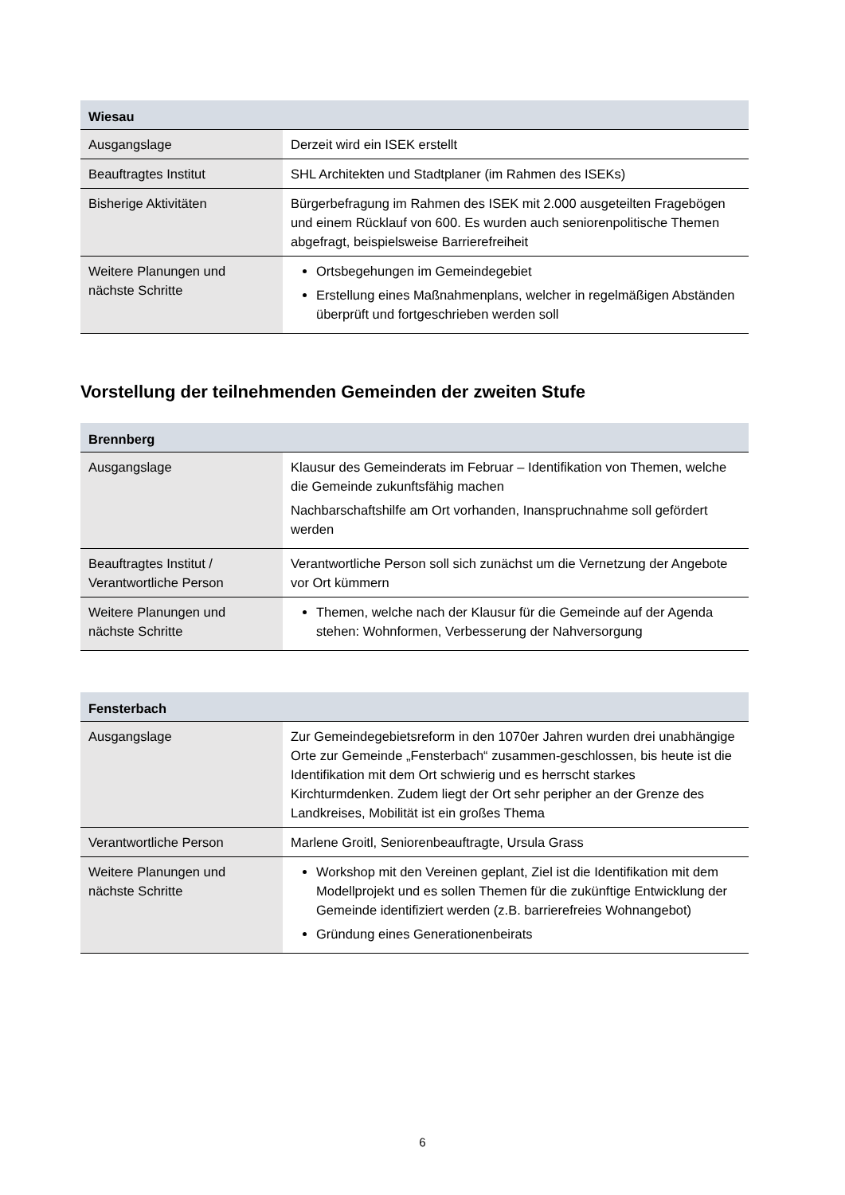| Wiesau | |
| --- | --- |
| Ausgangslage | Derzeit wird ein ISEK erstellt |
| Beauftragtes Institut | SHL Architekten und Stadtplaner (im Rahmen des ISEKs) |
| Bisherige Aktivitäten | Bürgerbefragung im Rahmen des ISEK mit 2.000 ausgeteilten Fragebögen und einem Rücklauf von 600. Es wurden auch seniorenpolitische Themen abgefragt, beispielsweise Barrierefreiheit |
| Weitere Planungen und nächste Schritte | Ortsbegehungen im Gemeindegebiet Erstellung eines Maßnahmenplans, welcher in regelmäßigen Abständen überprüft und fortgeschrieben werden soll |
Vorstellung der teilnehmenden Gemeinden der zweiten Stufe
| Brennberg | |
| --- | --- |
| Ausgangslage | Klausur des Gemeinderats im Februar – Identifikation von Themen, welche die Gemeinde zukunftsfähig machen Nachbarschaftshilfe am Ort vorhanden, Inanspruchnahme soll gefördert werden |
| Beauftragtes Institut / Verantwortliche Person | Verantwortliche Person soll sich zunächst um die Vernetzung der Angebote vor Ort kümmern |
| Weitere Planungen und nächste Schritte | Themen, welche nach der Klausur für die Gemeinde auf der Agenda stehen: Wohnformen, Verbesserung der Nahversorgung |
| Fensterbach | |
| --- | --- |
| Ausgangslage | Zur Gemeindegebietsreform in den 1070er Jahren wurden drei unabhängige Orte zur Gemeinde „Fensterbach“ zusammen-geschlossen, bis heute ist die Identifikation mit dem Ort schwierig und es herrscht starkes Kirchturmdenken. Zudem liegt der Ort sehr peripher an der Grenze des Landkreises, Mobilität ist ein großes Thema |
| Verantwortliche Person | Marlene Groitl, Seniorenbeauftragte, Ursula Grass |
| Weitere Planungen und nächste Schritte | Workshop mit den Vereinen geplant, Ziel ist die Identifikation mit dem Modellprojekt und es sollen Themen für die zukünftige Entwicklung der Gemeinde identifiziert werden (z.B. barrierefreies Wohnangebot) Gründung eines Generationenbeirats |
6